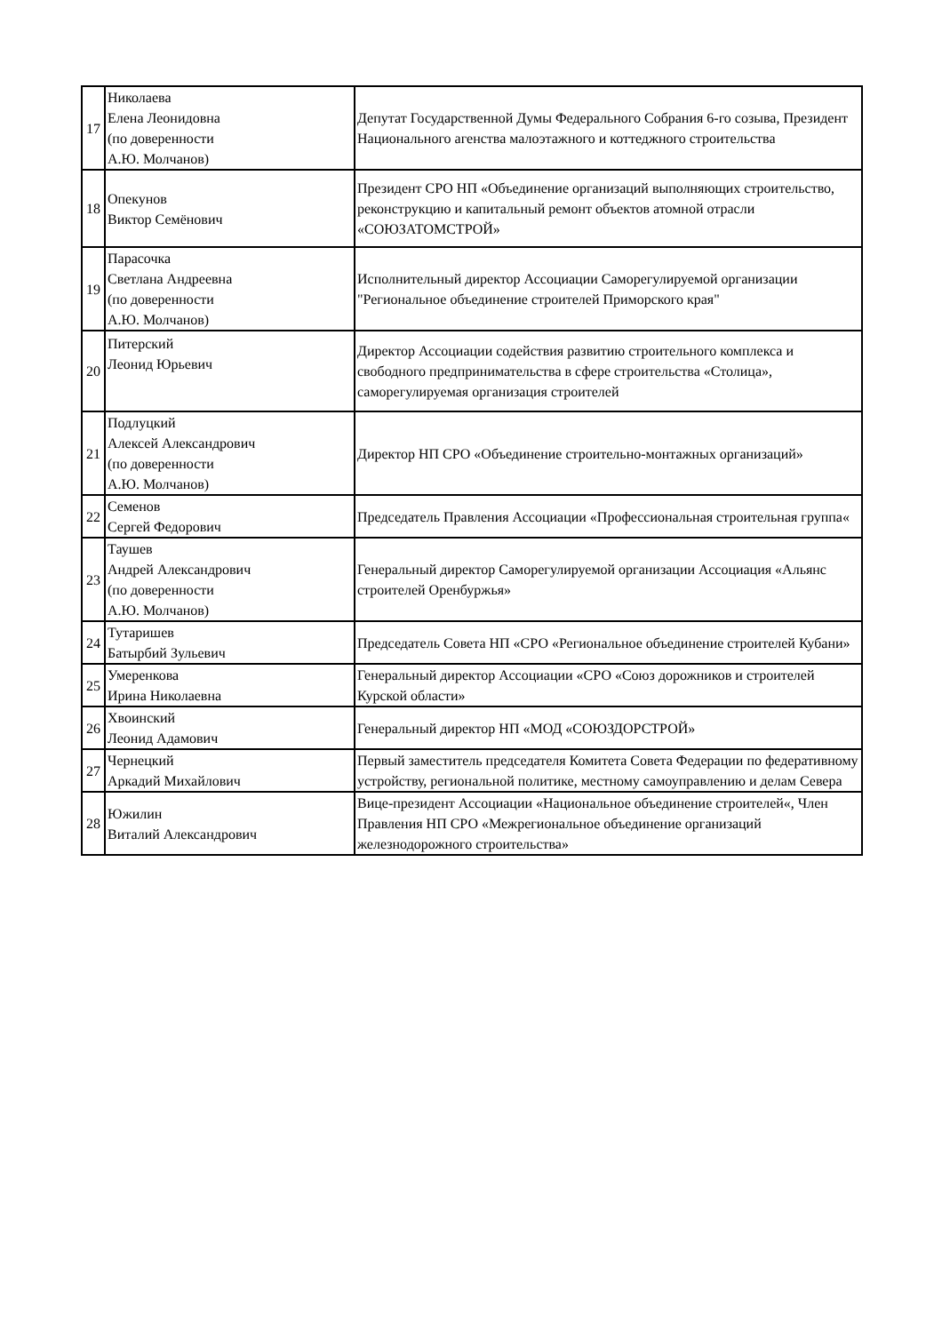| 17 | Николаева Елена Леонидовна (по доверенности А.Ю. Молчанов) | Депутат Государственной Думы Федерального Собрания 6-го созыва, Президент Национального агенства малоэтажного и коттеджного строительства |
| 18 | Опекунов Виктор Семёнович | Президент СРО НП «Объединение организаций выполняющих строительство, реконструкцию и капитальный ремонт объектов атомной отрасли «СОЮЗАТОМСТРОЙ» |
| 19 | Парасочка Светлана Андреевна (по доверенности А.Ю. Молчанов) | Исполнительный директор Ассоциации Саморегулируемой организации "Региональное объединение строителей Приморского края" |
| 20 | Питерский Леонид Юрьевич | Директор Ассоциации содействия развитию строительного комплекса и свободного предпринимательства в сфере строительства «Столица», саморегулируемая организация строителей |
| 21 | Подлуцкий Алексей Александрович (по доверенности А.Ю. Молчанов) | Директор НП СРО «Объединение строительно-монтажных организаций» |
| 22 | Семенов Сергей Федорович | Председатель Правления Ассоциации «Профессиональная строительная группа« |
| 23 | Таушев Андрей Александрович (по доверенности А.Ю. Молчанов) | Генеральный директор Саморегулируемой организации Ассоциация «Альянс строителей Оренбуржья» |
| 24 | Тутаришев Батырбий Зульевич | Председатель Совета НП «СРО «Региональное объединение строителей Кубани» |
| 25 | Умеренкова Ирина Николаевна | Генеральный директор Ассоциации «СРО «Союз дорожников и строителей Курской области» |
| 26 | Хвоинский Леонид Адамович | Генеральный директор НП «МОД «СОЮЗДОРСТРОЙ» |
| 27 | Чернецкий Аркадий Михайлович | Первый заместитель председателя Комитета Совета Федерации по федеративному устройству, региональной политике, местному самоуправлению и делам Севера |
| 28 | Южилин Виталий Александрович | Вице-президент Ассоциации «Национальное объединение строителей«, Член Правления НП СРО «Межрегиональное объединение организаций железнодорожного строительства» |